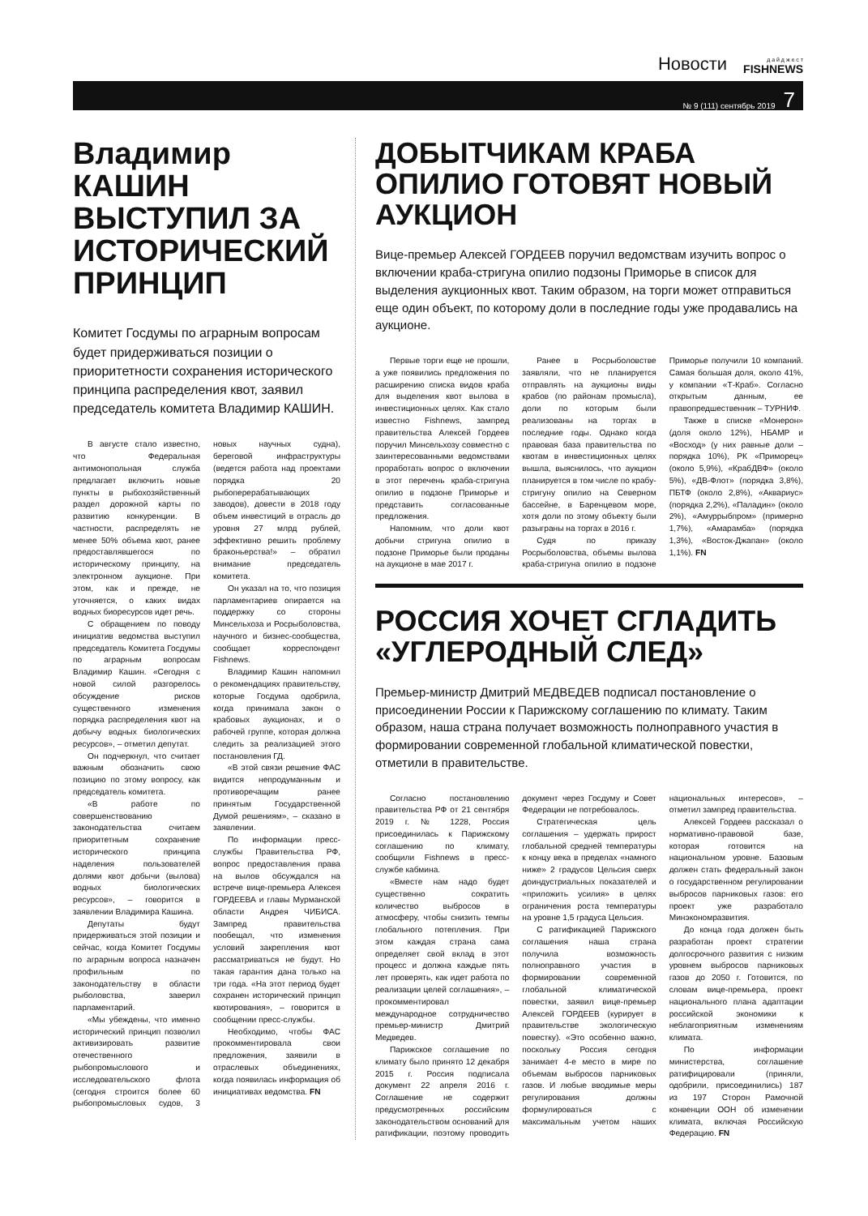Новости д а й д ж е с т
FISHNEWS
№ 9 (111) сентябрь 2019 7
Владимир КАШИН ВЫСТУПИЛ ЗА ИСТОРИЧЕСКИЙ ПРИНЦИП
Комитет Госдумы по аграрным вопросам будет придерживаться позиции о приоритетности сохранения исторического принципа распределения квот, заявил председатель комитета Владимир КАШИН.
В августе стало известно, что Федеральная антимонопольная служба предлагает включить новые пункты в рыбохозяйственный раздел дорожной карты по развитию конкуренции. В частности, распределять не менее 50% объема квот, ранее предоставлявшегося по историческому принципу, на электронном аукционе. При этом, как и прежде, не уточняется, о каких видах водных биоресурсов идет речь.
С обращением по поводу инициатив ведомства выступил председатель Комитета Госдумы по аграрным вопросам Владимир Кашин. «Сегодня с новой силой разгорелось обсуждение рисков существенного изменения порядка распределения квот на добычу водных биологических ресурсов», – отметил депутат.
Он подчеркнул, что считает важным обозначить свою позицию по этому вопросу, как председатель комитета.
«В работе по совершенствованию законодательства считаем приоритетным сохранение исторического принципа наделения пользователей долями квот добычи (вылова) водных биологических ресурсов», – говорится в заявлении Владимира Кашина.
Депутаты будут придерживаться этой позиции и сейчас, когда Комитет Госдумы по аграрным вопроса назначен профильным по законодательству в области рыболовства, заверил парламентарий.
«Мы убеждены, что именно исторический принцип позволил активизировать развитие отечественного рыбопромыслового и исследовательского флота (сегодня строится более 60 рыбопромысловых судов, 3 новых научных судна), береговой инфраструктуры (ведется работа над проектами порядка 20 рыбоперерабатывающих заводов), довести в 2018 году объем инвестиций в отрасль до уровня 27 млрд рублей, эффективно решить проблему браконьерства!» – обратил внимание председатель комитета.
Он указал на то, что позиция парламентариев опирается на поддержку со стороны Минсельхоза и Росрыболовства, научного и бизнес-сообщества, сообщает корреспондент Fishnews.
Владимир Кашин напомнил о рекомендациях правительству, которые Госдума одобрила, когда принимала закон о крабовых аукционах, и о рабочей группе, которая должна следить за реализацией этого постановления ГД.
«В этой связи решение ФАС видится непродуманным и противоречащим ранее принятым Государственной Думой решениям», – сказано в заявлении.
По информации пресс-службы Правительства РФ, вопрос предоставления права на вылов обсуждался на встрече вице-премьера Алексея ГОРДЕЕВА и главы Мурманской области Андрея ЧИБИСА. Зампред правительства пообещал, что изменения условий закрепления квот рассматриваться не будут. Но такая гарантия дана только на три года. «На этот период будет сохранен исторический принцип квотирования», – говорится в сообщении пресс-службы.
Необходимо, чтобы ФАС прокомментировала свои предложения, заявили в отраслевых объединениях, когда появилась информация об инициативах ведомства. FN
ДОБЫТЧИКАМ КРАБА ОПИЛИО ГОТОВЯТ НОВЫЙ АУКЦИОН
Вице-премьер Алексей ГОРДЕЕВ поручил ведомствам изучить вопрос о включении краба-стригуна опилио подзоны Приморье в список для выделения аукционных квот. Таким образом, на торги может отправиться еще один объект, по которому доли в последние годы уже продавались на аукционе.
Первые торги еще не прошли, а уже появились предложения по расширению списка видов краба для выделения квот вылова в инвестиционных целях. Как стало известно Fishnews, зампред правительства Алексей Гордеев поручил Минсельхозу совместно с заинтересованными ведомствами проработать вопрос о включении в этот перечень краба-стригуна опилио в подзоне Приморье и представить согласованные предложения.
Напомним, что доли квот добычи стригуна опилио в подзоне Приморье были проданы на аукционе в мае 2017 г.
Ранее в Росрыболовстве заявляли, что не планируется отправлять на аукционы виды крабов (по районам промысла), доли по которым были реализованы на торгах в последние годы. Однако когда правовая база правительства по квотам в инвестиционных целях вышла, выяснилось, что аукцион планируется в том числе по крабу-стригуну опилио на Северном бассейне, в Баренцевом море, хотя доли по этому объекту были разыграны на торгах в 2016 г.
Судя по приказу Росрыболовства, объемы вылова краба-стригуна опилио в подзоне Приморье получили 10 компаний. Самая большая доля, около 41%, у компании «Т-Краб». Согласно открытым данным, ее правопредшественник – ТУРНИФ.
Также в списке «Монерон» (доля около 12%), НБАМР и «Восход» (у них равные доли – порядка 10%), РК «Приморец» (около 5,9%), «КрабДВФ» (около 5%), «ДВ-Флот» (порядка 3,8%), ПБТФ (около 2,8%), «Аквариус» (порядка 2,2%), «Паладин» (около 2%), «Амуррыбпром» (примерно 1,7%), «Амарамба» (порядка 1,3%), «Восток-Джапан» (около 1,1%). FN
РОССИЯ ХОЧЕТ СГЛАДИТЬ «УГЛЕРОДНЫЙ СЛЕД»
Премьер-министр Дмитрий МЕДВЕДЕВ подписал постановление о присоединении России к Парижскому соглашению по климату. Таким образом, наша страна получает возможность полноправного участия в формировании современной глобальной климатической повестки, отметили в правительстве.
Согласно постановлению правительства РФ от 21 сентября 2019 г. № 1228, Россия присоединилась к Парижскому соглашению по климату, сообщили Fishnews в пресс-службе кабмина.
«Вместе нам надо будет существенно сократить количество выбросов в атмосферу, чтобы снизить темпы глобального потепления. При этом каждая страна сама определяет свой вклад в этот процесс и должна каждые пять лет проверять, как идет работа по реализации целей соглашения», – прокомментировал международное сотрудничество премьер-министр Дмитрий Медведев.
Парижское соглашение по климату было принято 12 декабря 2015 г. Россия подписала документ 22 апреля 2016 г. Соглашение не содержит предусмотренных российским законодательством оснований для ратификации, поэтому проводить документ через Госдуму и Совет Федерации не потребовалось.
Стратегическая цель соглашения – удержать прирост глобальной средней температуры к концу века в пределах «намного ниже» 2 градусов Цельсия сверх доиндустриальных показателей и «приложить усилия» в целях ограничения роста температуры на уровне 1,5 градуса Цельсия.
С ратификацией Парижского соглашения наша страна получила возможность полноправного участия в формировании современной глобальной климатической повестки, заявил вице-премьер Алексей ГОРДЕЕВ (курирует в правительстве экологическую повестку). «Это особенно важно, поскольку Россия сегодня занимает 4-е место в мире по объемам выбросов парниковых газов. И любые вводимые меры регулирования должны формулироваться с максимальным учетом наших национальных интересов», – отметил зампред правительства.
Алексей Гордеев рассказал о нормативно-правовой базе, которая готовится на национальном уровне. Базовым должен стать федеральный закон о государственном регулировании выбросов парниковых газов: его проект уже разработало Минэкономразвития.
До конца года должен быть разработан проект стратегии долгосрочного развития с низким уровнем выбросов парниковых газов до 2050 г. Готовится, по словам вице-премьера, проект национального плана адаптации российской экономики к неблагоприятным изменениям климата.
По информации министерства, соглашение ратифицировали (приняли, одобрили, присоединились) 187 из 197 Сторон Рамочной конвенции ООН об изменении климата, включая Российскую Федерацию. FN